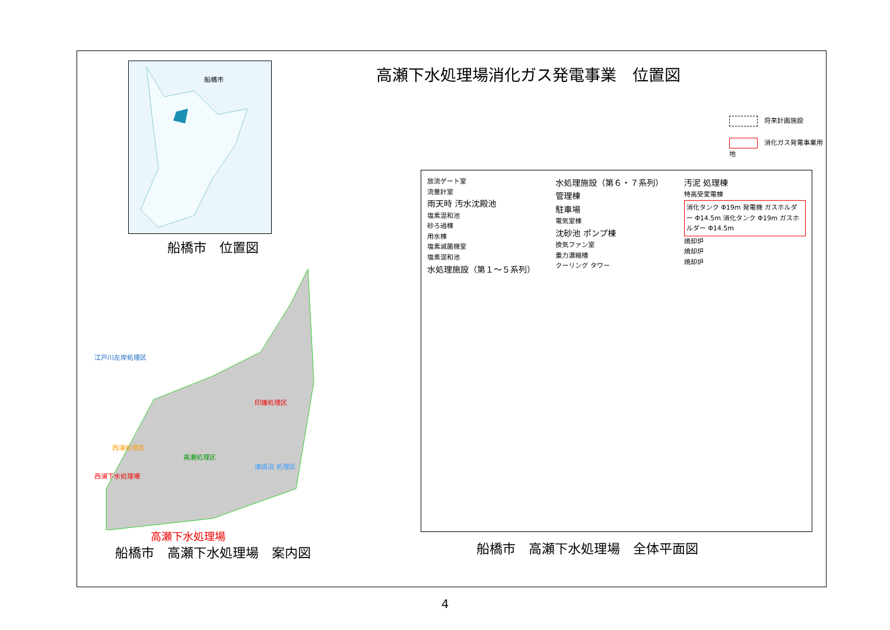船橋市
船橋市　位置図
江戸川左岸処理区
印旛処理区
西浦処理区
高瀬処理区
津田沼 処理区
西浦下水処理場
高瀬下水処理場
船橋市　高瀬下水処理場　案内図
高瀬下水処理場消化ガス発電事業　位置図
　将来計画施設
　消化ガス発電事業用地
放流ゲート室
流量計室
雨天時 汚水沈殿池
塩素混和池
砂ろ過棟
用水棟
塩素滅菌機室
塩素混和池
水処理施設（第１～５系列）
水処理施設（第６・７系列）
管理棟
駐車場
電気室棟
沈砂池 ポンプ棟
換気ファン室
重力濃縮槽
クーリング タワー
汚泥 処理棟
特高受変電棟
消化タンク Φ19m 発電機 ガスホルダー Φ14.5m 消化タンク Φ19m ガスホルダー Φ14.5m
焼却炉
焼却炉
焼却炉
船橋市　高瀬下水処理場　全体平面図
4